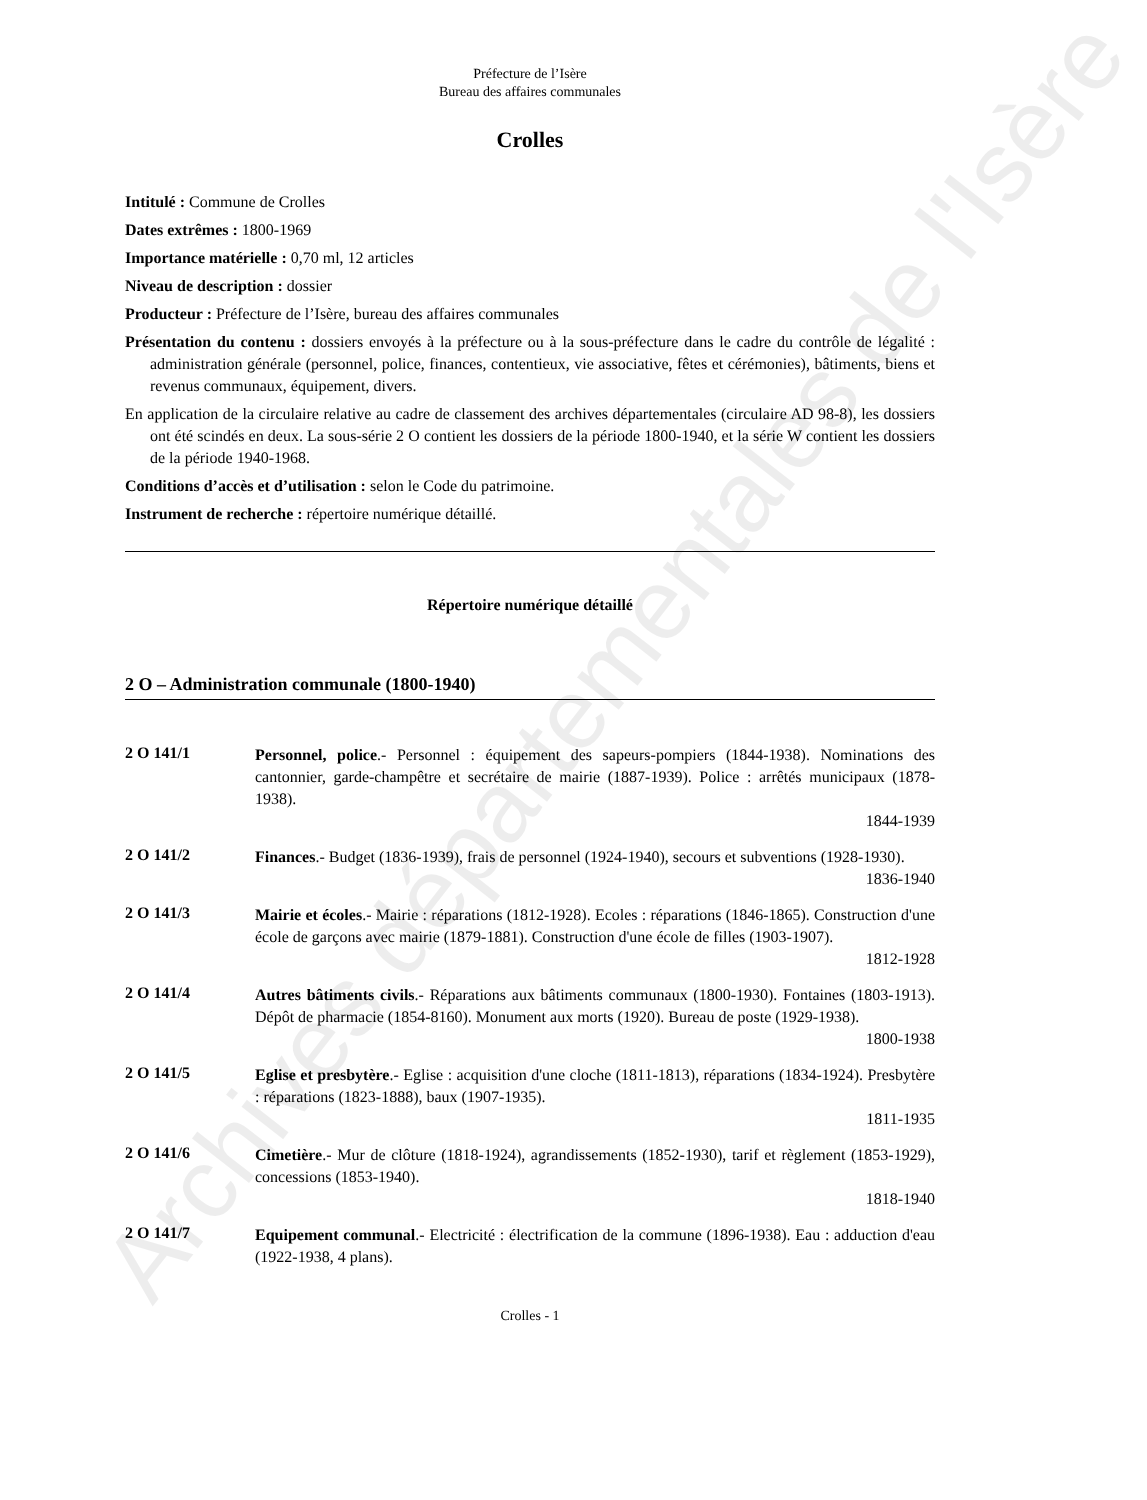Archives départementales de l'Isère
Préfecture de l’Isère
Bureau des affaires communales
Crolles
Intitulé : Commune de Crolles
Dates extrêmes : 1800-1969
Importance matérielle : 0,70 ml, 12 articles
Niveau de description : dossier
Producteur : Préfecture de l’Isère, bureau des affaires communales
Présentation du contenu : dossiers envoyés à la préfecture ou à la sous-préfecture dans le cadre du contrôle de légalité : administration générale (personnel, police, finances, contentieux, vie associative, fêtes et cérémonies), bâtiments, biens et revenus communaux, équipement, divers.
En application de la circulaire relative au cadre de classement des archives départementales (circulaire AD 98-8), les dossiers ont été scindés en deux. La sous-série 2 O contient les dossiers de la période 1800-1940, et la série W contient les dossiers de la période 1940-1968.
Conditions d’accès et d’utilisation : selon le Code du patrimoine.
Instrument de recherche : répertoire numérique détaillé.
Répertoire numérique détaillé
2 O – Administration communale (1800-1940)
2 O 141/1
Personnel, police.- Personnel : équipement des sapeurs-pompiers (1844-1938). Nominations des cantonnier, garde-champêtre et secrétaire de mairie (1887-1939). Police : arrêtés municipaux (1878-1938).
1844-1939
2 O 141/2
Finances.- Budget (1836-1939), frais de personnel (1924-1940), secours et subventions (1928-1930).
1836-1940
2 O 141/3
Mairie et écoles.- Mairie : réparations (1812-1928). Ecoles : réparations (1846-1865). Construction d'une école de garçons avec mairie (1879-1881). Construction d'une école de filles (1903-1907).
1812-1928
2 O 141/4
Autres bâtiments civils.- Réparations aux bâtiments communaux (1800-1930). Fontaines (1803-1913). Dépôt de pharmacie (1854-8160). Monument aux morts (1920). Bureau de poste (1929-1938).
1800-1938
2 O 141/5
Eglise et presbytère.- Eglise : acquisition d'une cloche (1811-1813), réparations (1834-1924). Presbytère : réparations (1823-1888), baux (1907-1935).
1811-1935
2 O 141/6
Cimetière.- Mur de clôture (1818-1924), agrandissements (1852-1930), tarif et règlement (1853-1929), concessions (1853-1940).
1818-1940
2 O 141/7
Equipement communal.- Electricité : électrification de la commune (1896-1938). Eau : adduction d'eau (1922-1938, 4 plans).
Crolles - 1